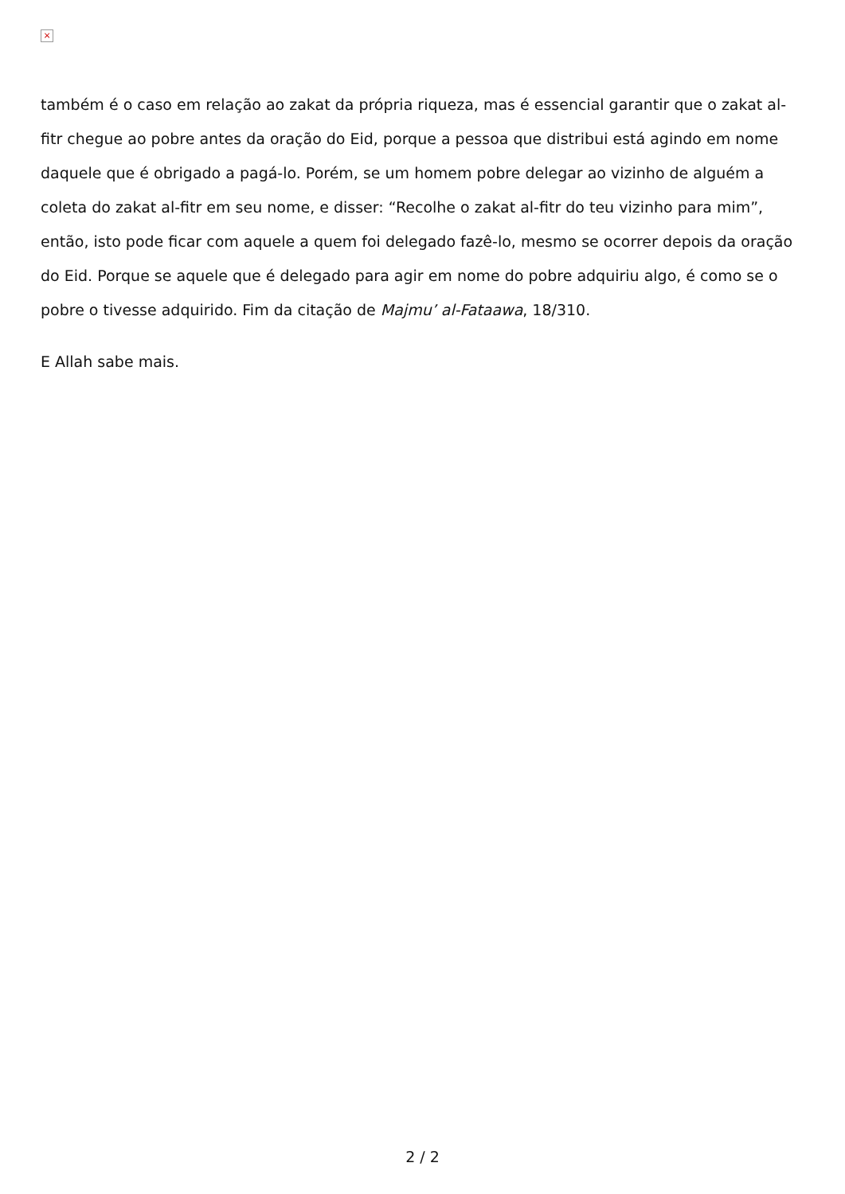×
também é o caso em relação ao zakat da própria riqueza, mas é essencial garantir que o zakat al-fitr chegue ao pobre antes da oração do Eid, porque a pessoa que distribui está agindo em nome daquele que é obrigado a pagá-lo. Porém, se um homem pobre delegar ao vizinho de alguém a coleta do zakat al-fitr em seu nome, e disser: “Recolhe o zakat al-fitr do teu vizinho para mim”, então, isto pode ficar com aquele a quem foi delegado fazê-lo, mesmo se ocorrer depois da oração do Eid. Porque se aquele que é delegado para agir em nome do pobre adquiriu algo, é como se o pobre o tivesse adquirido. Fim da citação de Majmu’ al-Fataawa, 18/310.
E Allah sabe mais.
2 / 2